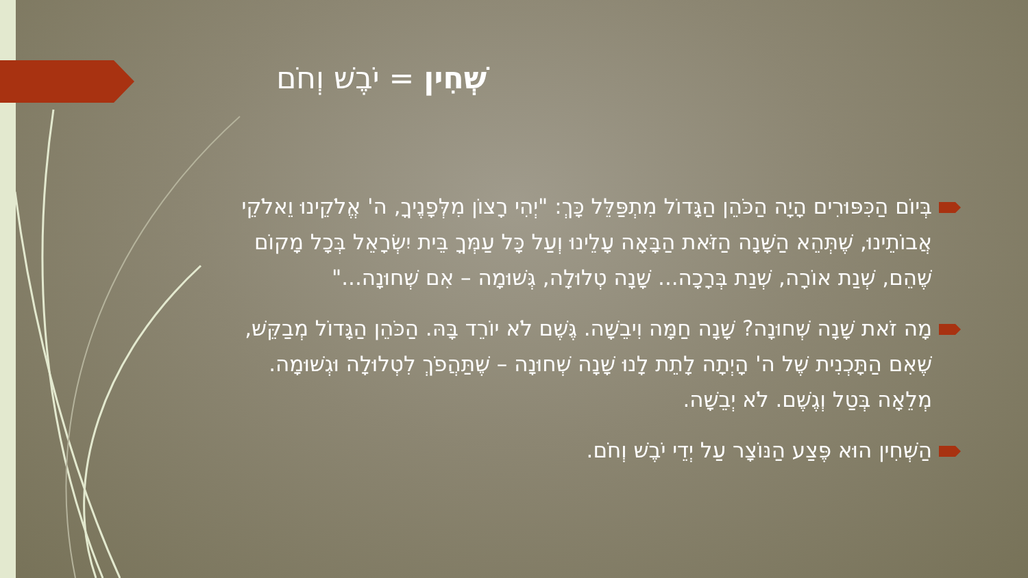שְׁחִין = יֹבֶשׁ וְחֹם
בְּיוֹם הַכִּפּוּרִים הָיָה הַכֹּהֵן הַגָּדוֹל מִתְפַּלֵּל כָּךְ: "יְהִי רָצוֹן מִלְּפָנֶיךָ, ה' אֱלֹקֵינוּ וֵאלֹקֵי אֲבוֹתֵינוּ, שֶׁתְּהֵא הַשָּׁנָה הַזֹּאת הַבָּאָה עָלֵינוּ וְעַל כָּל עַמְּךָ בֵּית יִשְׂרָאֵל בְּכָל מָקוֹם שֶׁהֵם, שְׁנַת אוֹרָה, שְׁנַת בְּרָכָה... שָׁנָה טְלוּלָה, גְּשׁוּמָה – אִם שְׁחוּנָה..."
מָה זֹאת שָׁנָה שְׁחוּנָה? שָׁנָה חַמָּה וִיבֵשָׁה. גֶּשֶׁם לֹא יוֹרֵד בָּהּ. הַכֹּהֵן הַגָּדוֹל מְבַקֵּשׁ, שֶׁאִם הַתָּכְנִית שֶׁל ה' הָיְתָה לָתֵת לָנוּ שָׁנָה שְׁחוּנָה – שֶׁתַּהֲפֹךְ לִטְלוּלָה וּגְשׁוּמָה. מְלֵאָה בְּטַל וְגֶשֶׁם. לֹא יְבֵשָׁה.
הַשְּׁחִין הוּא פֶּצַע הַנּוֹצָר עַל יְדֵי יֹבֶשׁ וְחֹם.